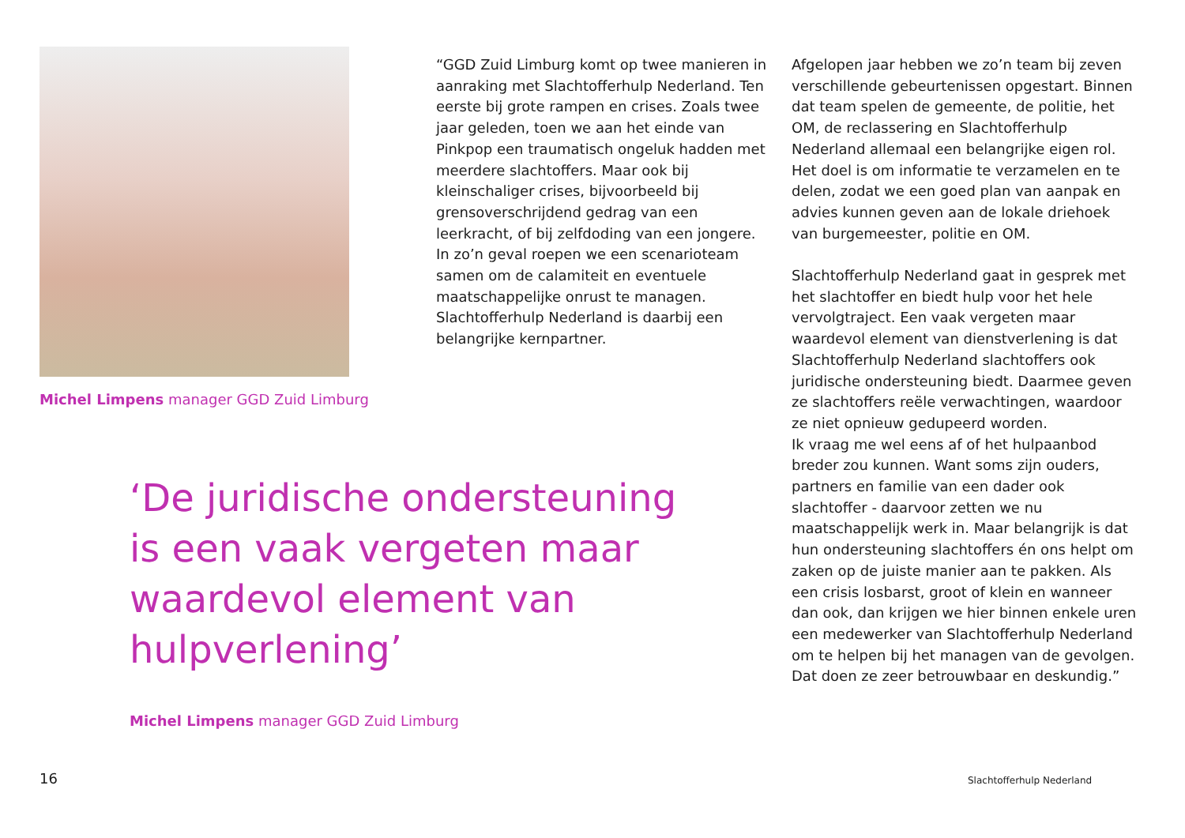Michel Limpens manager GGD Zuid Limburg
“GGD Zuid Limburg komt op twee manieren in aanraking met Slachtofferhulp Nederland. Ten eerste bij grote rampen en crises. Zoals twee jaar geleden, toen we aan het einde van Pinkpop een traumatisch ongeluk hadden met meerdere slachtoffers. Maar ook bij kleinschaliger crises, bijvoorbeeld bij grensoverschrijdend gedrag van een leerkracht, of bij zelfdoding van een jongere. In zo’n geval roepen we een scenarioteam samen om de calamiteit en eventuele maatschappelijke onrust te managen. Slachtofferhulp Nederland is daarbij een belangrijke kernpartner.
Afgelopen jaar hebben we zo’n team bij zeven verschillende gebeurtenissen opgestart. Binnen dat team spelen de gemeente, de politie, het OM, de reclassering en Slachtofferhulp Nederland allemaal een belangrijke eigen rol. Het doel is om informatie te verzamelen en te delen, zodat we een goed plan van aanpak en advies kunnen geven aan de lokale driehoek van burgemeester, politie en OM.
Slachtofferhulp Nederland gaat in gesprek met het slachtoffer en biedt hulp voor het hele vervolgtraject. Een vaak vergeten maar waardevol element van dienstverlening is dat Slachtofferhulp Nederland slachtoffers ook juridische ondersteuning biedt. Daarmee geven ze slachtoffers reële verwachtingen, waardoor ze niet opnieuw gedupeerd worden.
Ik vraag me wel eens af of het hulpaanbod breder zou kunnen. Want soms zijn ouders, partners en familie van een dader ook slachtoffer - daarvoor zetten we nu maatschappelijk werk in. Maar belangrijk is dat hun ondersteuning slachtoffers én ons helpt om zaken op de juiste manier aan te pakken. Als een crisis losbarst, groot of klein en wanneer dan ook, dan krijgen we hier binnen enkele uren een medewerker van Slachtofferhulp Nederland om te helpen bij het managen van de gevolgen. Dat doen ze zeer betrouwbaar en deskundig.”
‘De juridische ondersteuning is een vaak vergeten maar waardevol element van hulpverlening’
Michel Limpens manager GGD Zuid Limburg
16 Slachtofferhulp Nederland